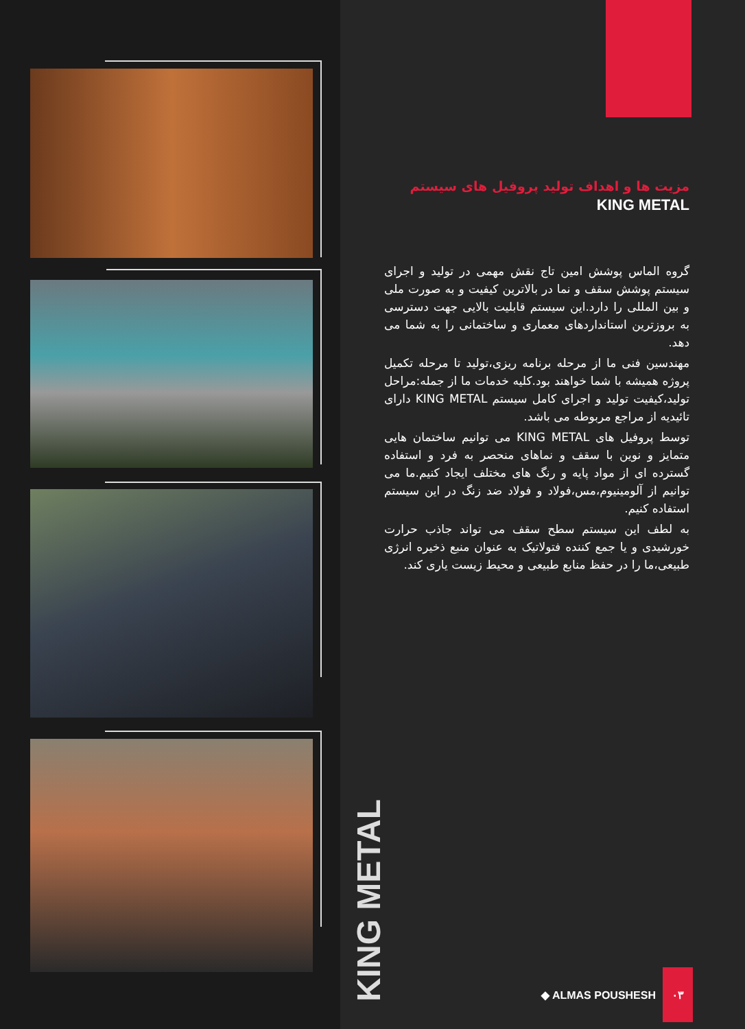مزیت ها و اهداف تولید پروفیل های سیستم
KING METAL
گروه الماس پوشش امین تاج نقش مهمی در تولید و اجرای سیستم پوشش سقف و نما در بالاترین کیفیت و به صورت ملی و بین المللی را دارد.این سیستم قابلیت بالایی جهت دسترسی به بروزترین استانداردهای معماری و ساختمانی را به شما می دهد.
مهندسین فنی ما از مرحله برنامه ریزی،تولید تا مرحله تکمیل پروژه همیشه با شما خواهند بود.کلیه خدمات ما از جمله:مراحل تولید،کیفیت تولید و اجرای کامل سیستم KING METAL دارای تائیدیه از مراجع مربوطه می باشد.
توسط پروفیل های KING METAL می توانیم ساختمان هایی متمایز و نوین با سقف و نماهای منحصر به فرد و استفاده گسترده ای از مواد پایه و رنگ های مختلف ایجاد کنیم.ما می توانیم از آلومینیوم،مس،فولاد و فولاد ضد زنگ در این سیستم استفاده کنیم.
به لطف این سیستم سطح سقف می تواند جاذب حرارت خورشیدی و یا جمع کننده فتولاتیک به عنوان منبع ذخیره انرژی طبیعی،ما را در حفظ منابع طبیعی و محیط زیست یاری کند.
KING METAL
◆ ALMAS POUSHESH
۰۳